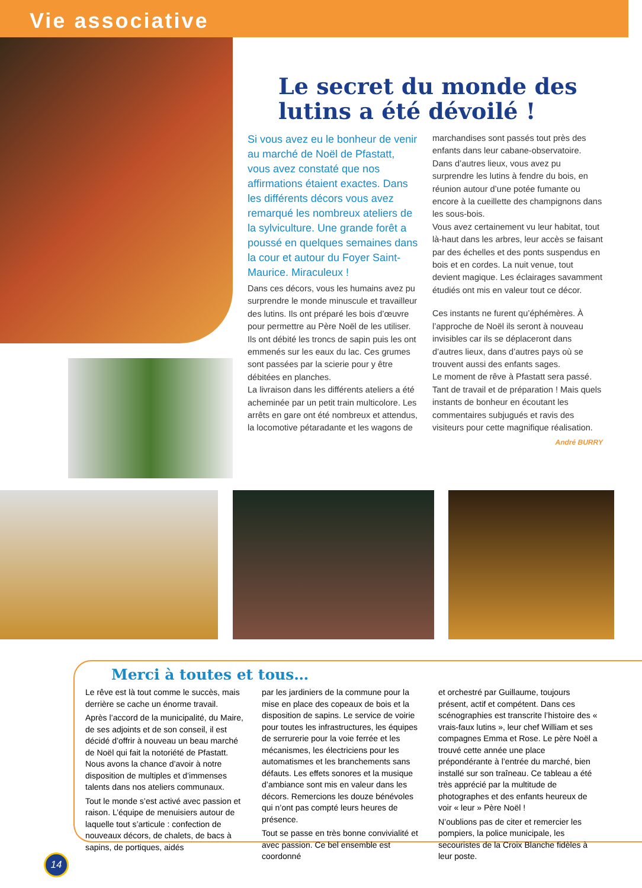Vie associative
Le secret du monde des lutins a été dévoilé !
Si vous avez eu le bonheur de venir au marché de Noël de Pfastatt, vous avez constaté que nos affirmations étaient exactes. Dans les différents décors vous avez remarqué les nombreux ateliers de la sylviculture. Une grande forêt a poussé en quelques semaines dans la cour et autour du Foyer Saint-Maurice. Miraculeux !
Dans ces décors, vous les humains avez pu surprendre le monde minuscule et travailleur des lutins. Ils ont préparé les bois d’œuvre pour permettre au Père Noël de les utiliser. Ils ont débité les troncs de sapin puis les ont emmenés sur les eaux du lac. Ces grumes sont passées par la scierie pour y être débitées en planches.
La livraison dans les différents ateliers a été acheminée par un petit train multicolore. Les arrêts en gare ont été nombreux et attendus, la locomotive pétaradante et les wagons de
marchandises sont passés tout près des enfants dans leur cabane-observatoire. Dans d’autres lieux, vous avez pu surprendre les lutins à fendre du bois, en réunion autour d’une potée fumante ou encore à la cueillette des champignons dans les sous-bois.
Vous avez certainement vu leur habitat, tout là-haut dans les arbres, leur accès se faisant par des échelles et des ponts suspendus en bois et en cordes. La nuit venue, tout devient magique. Les éclairages savamment étudiés ont mis en valeur tout ce décor.
Ces instants ne furent qu’éphémères. À l’approche de Noël ils seront à nouveau invisibles car ils se déplaceront dans d’autres lieux, dans d’autres pays où se trouvent aussi des enfants sages.
Le moment de rêve à Pfastatt sera passé. Tant de travail et de préparation ! Mais quels instants de bonheur en écoutant les commentaires subjugués et ravis des visiteurs pour cette magnifique réalisation.
André BURRY
Merci à toutes et tous…
Le rêve est là tout comme le succès, mais derrière se cache un énorme travail.
Après l’accord de la municipalité, du Maire, de ses adjoints et de son conseil, il est décidé d’offrir à nouveau un beau marché de Noël qui fait la notoriété de Pfastatt. Nous avons la chance d’avoir à notre disposition de multiples et d’immenses talents dans nos ateliers communaux.
Tout le monde s’est activé avec passion et raison. L’équipe de menuisiers autour de laquelle tout s’articule : confection de nouveaux décors, de chalets, de bacs à sapins, de portiques, aidés
par les jardiniers de la commune pour la mise en place des copeaux de bois et la disposition de sapins. Le service de voirie pour toutes les infrastructures, les équipes de serrurerie pour la voie ferrée et les mécanismes, les électriciens pour les automatismes et les branchements sans défauts. Les effets sonores et la musique d’ambiance sont mis en valeur dans les décors. Remercions les douze bénévoles qui n’ont pas compté leurs heures de présence.
Tout se passe en très bonne convivialité et avec passion. Ce bel ensemble est coordonné
et orchestré par Guillaume, toujours présent, actif et compétent. Dans ces scénographies est transcrite l’histoire des « vrais-faux lutins », leur chef William et ses compagnes Emma et Rose. Le père Noël a trouvé cette année une place prépondérante à l’entrée du marché, bien installé sur son traîneau. Ce tableau a été très apprécié par la multitude de photographes et des enfants heureux de voir « leur » Père Noël !
N’oublions pas de citer et remercier les pompiers, la police municipale, les secouristes de la Croix Blanche fidèles à leur poste.
14